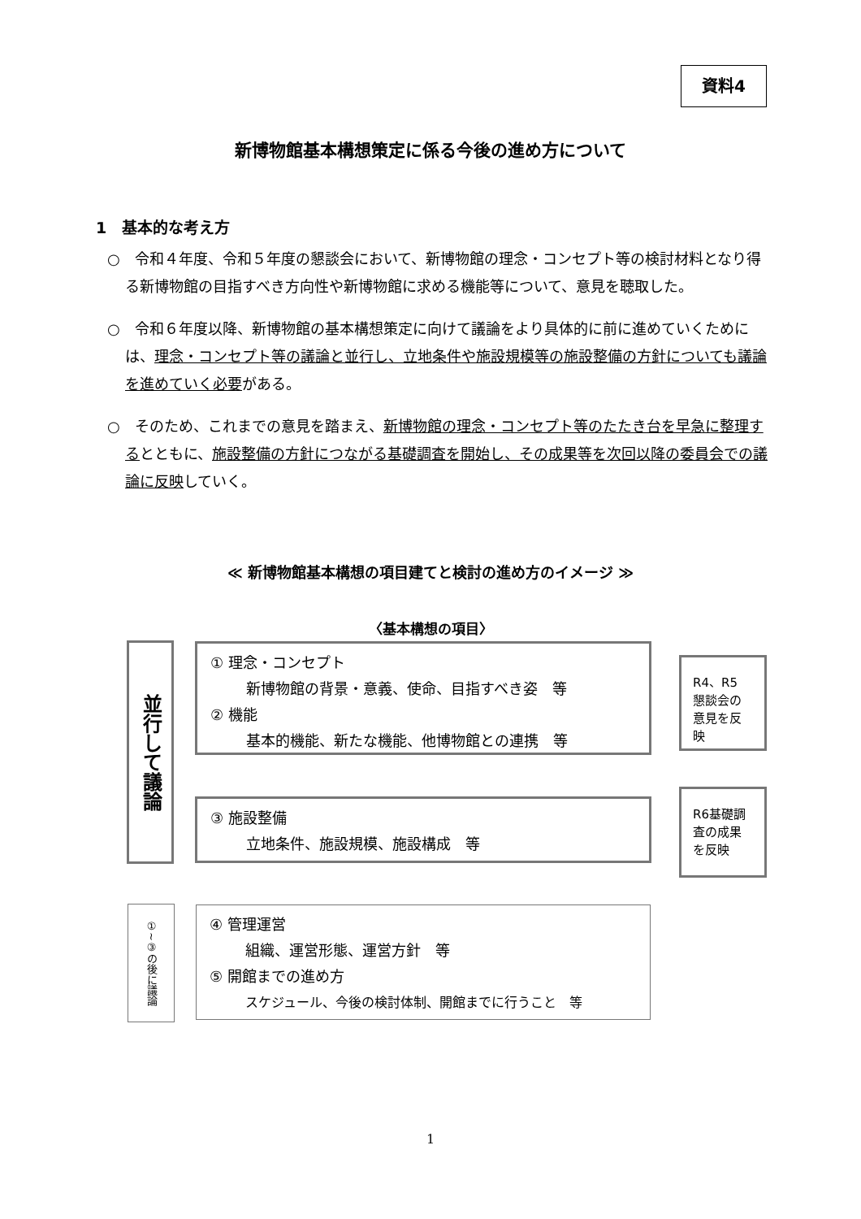資料4
新博物館基本構想策定に係る今後の進め方について
1　基本的な考え方
○　令和４年度、令和５年度の懇談会において、新博物館の理念・コンセプト等の検討材料となり得る新博物館の目指すべき方向性や新博物館に求める機能等について、意見を聴取した。
○　令和６年度以降、新博物館の基本構想策定に向けて議論をより具体的に前に進めていくためには、理念・コンセプト等の議論と並行し、立地条件や施設規模等の施設整備の方針についても議論を進めていく必要がある。
○　そのため、これまでの意見を踏まえ、新博物館の理念・コンセプト等のたたき台を早急に整理するとともに、施設整備の方針につながる基礎調査を開始し、その成果等を次回以降の委員会での議論に反映していく。
≪ 新博物館基本構想の項目建てと検討の進め方のイメージ ≫
〈基本構想の項目〉
並行して議論
① 理念・コンセプト
新博物館の背景・意義、使命、目指すべき姿　等
② 機能
基本的機能、新たな機能、他博物館との連携　等
R4、R5 懇談会の意見を反映
③ 施設整備
立地条件、施設規模、施設構成　等
R6基礎調査の成果を反映
①~③の後に議論
④ 管理運営
組織、運営形態、運営方針　等
⑤ 開館までの進め方
スケジュール、今後の検討体制、開館までに行うこと　等
1